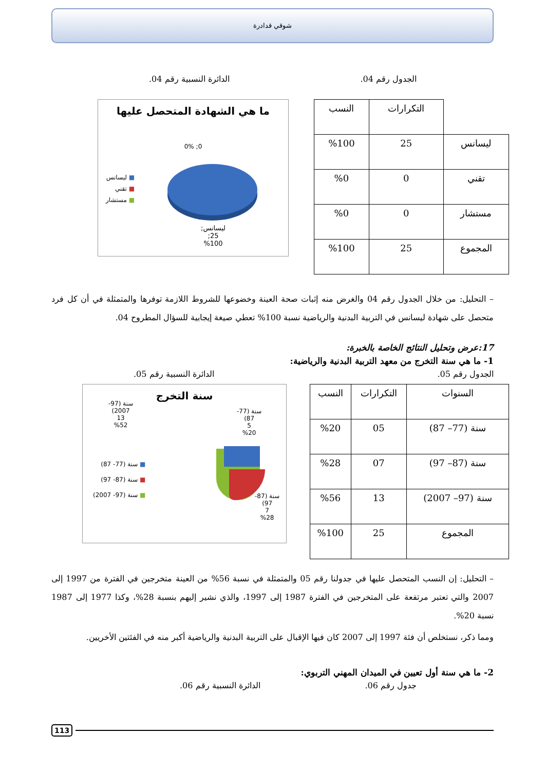شوقي قدادرة
الجدول رقم 04. الدائرة النسبية رقم 04.
| | التكرارات | النسب |
| --- | --- | --- |
| ليسانس | 25 | %100 |
| تقني | 0 | %0 |
| مستشار | 0 | %0 |
| المجموع | 25 | %100 |
ما هي الشهادة المتحصل عليها
0; 0%
■ ليسانس
■ تقني
■ مستشار
ليسانس;
25;
%100
– التحليل: من خلال الجدول رقم 04 والغرض منه إثبات صحة العينة وخضوعها للشروط اللازمة توفرها والمتمثلة في أن كل فرد متحصل على شهادة ليسانس في التربية البدنية والرياضية نسبة 100% تعطي صيغة إيجابية للسؤال المطروح 04.
17:عرض وتحليل النتائج الخاصة بالخبرة:
1- ما هي سنة التخرج من معهد التربية البدنية والرياضية:
الجدول رقم 05. الدائرة النسبية رقم 05.
| السنوات | التكرارات | النسب |
| --- | --- | --- |
| سنة (77– 87) | 05 | %20 |
| سنة (87– 97) | 07 | %28 |
| سنة (97– 2007) | 13 | %56 |
| المجموع | 25 | %100 |
سنة التخرج
سنة (97-
2007)
13
%52
سنة (77-
87)
5
%20
■ سنة (77- 87)
■ سنة (87- 97)
■ سنة (97- 2007)
سنة (87-
97)
7
%28
– التحليل: إن النسب المتحصل عليها في جدولنا رقم 05 والمتمثلة في نسبة 56% من العينة متخرجين في الفترة من 1997 إلى 2007 والتي تعتبر مرتفعة على المتخرجين في الفترة 1987 إلى 1997، والذي نشير إليهم بنسبة 28%، وكذا 1977 إلى 1987 نسبة 20%.
ومما ذكر، نستخلص أن فئة 1997 إلى 2007 كان فيها الإقبال على التربية البدنية والرياضية أكبر منه في الفئتين الأخريين.
2- ما هي سنة أول تعيين في الميدان المهني التربوي:
جدول رقم 06. الدائرة النسبية رقم 06.
113